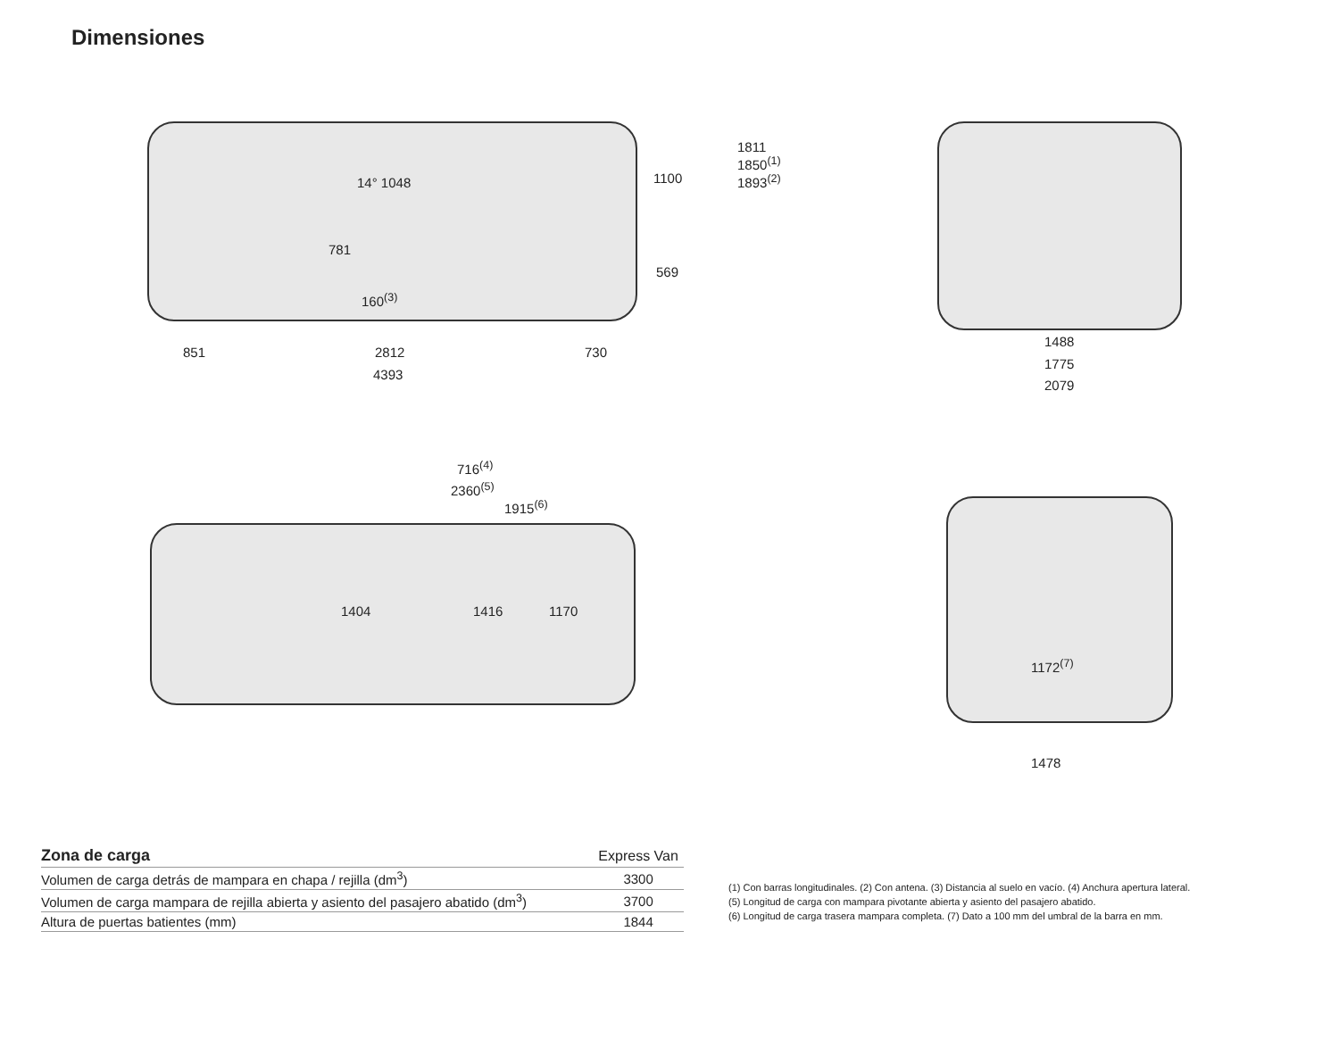Dimensiones
14° 1048
781
160<sup>(3)</sup>
1100
569
1811
1850<sup>(1)</sup>
1893<sup>(2)</sup>
851 2812 730
4393
1488
1775
2079
716<sup>(4)</sup>
2360<sup>(5)</sup>
1915<sup>(6)</sup>
1404 1416 1170
1172<sup>(7)</sup>
1478
| Zona de carga | Express Van |
| --- | --- |
| Volumen de carga detrás de mampara en chapa / rejilla (dm<sup>3</sup>) | 3300 |
| Volumen de carga mampara de rejilla abierta y asiento del pasajero abatido (dm<sup>3</sup>) | 3700 |
| Altura de puertas batientes (mm) | 1844 |
(1) Con barras longitudinales. (2) Con antena. (3) Distancia al suelo en vacío. (4) Anchura apertura lateral.
(5) Longitud de carga con mampara pivotante abierta y asiento del pasajero abatido.
(6) Longitud de carga trasera mampara completa. (7) Dato a 100 mm del umbral de la barra en mm.